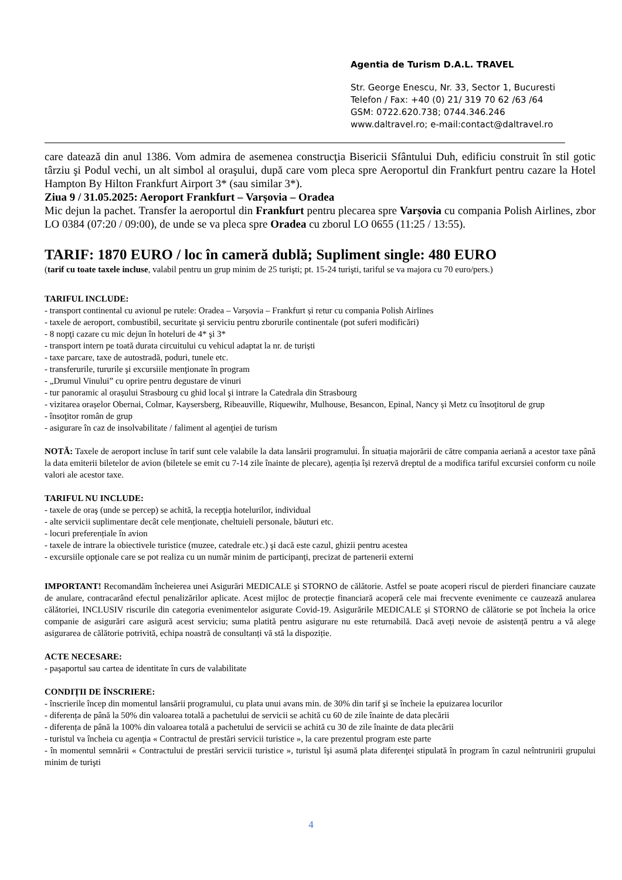Agentia de Turism D.A.L. TRAVEL
Str. George Enescu, Nr. 33, Sector 1, Bucuresti
Telefon / Fax: +40 (0) 21/ 319 70 62 /63 /64
GSM: 0722.620.738; 0744.346.246
www.daltravel.ro; e-mail:contact@daltravel.ro
care datează din anul 1386. Vom admira de asemenea construcţia Bisericii Sfântului Duh, edificiu construit în stil gotic târziu şi Podul vechi, un alt simbol al oraşului, după care vom pleca spre Aeroportul din Frankfurt pentru cazare la Hotel Hampton By Hilton Frankfurt Airport 3* (sau similar 3*).
Ziua 9 / 31.05.2025: Aeroport Frankfurt – Varșovia – Oradea
Mic dejun la pachet. Transfer la aeroportul din Frankfurt pentru plecarea spre Varșovia cu compania Polish Airlines, zbor LO 0384 (07:20 / 09:00), de unde se va pleca spre Oradea cu zborul LO 0655 (11:25 / 13:55).
TARIF: 1870 EURO / loc în cameră dublă; Supliment single: 480 EURO
(tarif cu toate taxele incluse, valabil pentru un grup minim de 25 turişti; pt. 15-24 turişti, tariful se va majora cu 70 euro/pers.)
TARIFUL INCLUDE:
- transport continental cu avionul pe rutele: Oradea – Varșovia – Frankfurt și retur cu compania Polish Airlines
- taxele de aeroport, combustibil, securitate şi serviciu pentru zborurile continentale (pot suferi modificări)
- 8 nopţi cazare cu mic dejun în hoteluri de 4* şi 3*
- transport intern pe toată durata circuitului cu vehicul adaptat la nr. de turiști
- taxe parcare, taxe de autostradă, poduri, tunele etc.
- transferurile, tururile şi excursiile menţionate în program
- „Drumul Vinului” cu oprire pentru degustare de vinuri
- tur panoramic al orașului Strasbourg cu ghid local şi intrare la Catedrala din Strasbourg
- vizitarea orașelor Obernai, Colmar, Kaysersberg, Ribeauville, Riquewihr, Mulhouse, Besancon, Epinal, Nancy și Metz cu însoţitorul de grup
- însoţitor român de grup
- asigurare în caz de insolvabilitate / faliment al agenţiei de turism
NOTĂ: Taxele de aeroport incluse în tarif sunt cele valabile la data lansării programului. În situația majorării de către compania aeriană a acestor taxe până la data emiterii biletelor de avion (biletele se emit cu 7-14 zile înainte de plecare), agenția își rezervă dreptul de a modifica tariful excursiei conform cu noile valori ale acestor taxe.
TARIFUL NU INCLUDE:
- taxele de oraş (unde se percep) se achită, la recepţia hotelurilor, individual
- alte servicii suplimentare decât cele menţionate, cheltuieli personale, băuturi etc.
- locuri preferențiale în avion
- taxele de intrare la obiectivele turistice (muzee, catedrale etc.) şi dacă este cazul, ghizii pentru acestea
- excursiile opţionale care se pot realiza cu un număr minim de participanţi, precizat de partenerii externi
IMPORTANT! Recomandăm încheierea unei Asigurări MEDICALE și STORNO de călătorie. Astfel se poate acoperi riscul de pierderi financiare cauzate de anulare, contracarând efectul penalizărilor aplicate. Acest mijloc de protecție financiară acoperă cele mai frecvente evenimente ce cauzează anularea călătoriei, INCLUSIV riscurile din categoria evenimentelor asigurate Covid-19. Asigurările MEDICALE și STORNO de călătorie se pot încheia la orice companie de asigurări care asigură acest serviciu; suma platită pentru asigurare nu este returnabilă. Dacă aveți nevoie de asistență pentru a vă alege asigurarea de călătorie potrivită, echipa noastră de consultanți vă stă la dispoziție.
ACTE NECESARE:
- paşaportul sau cartea de identitate în curs de valabilitate
CONDIȚII DE ÎNSCRIERE:
- înscrierile încep din momentul lansării programului, cu plata unui avans min. de 30% din tarif şi se încheie la epuizarea locurilor
- diferența de până la 50% din valoarea totală a pachetului de servicii se achită cu 60 de zile înainte de data plecării
- diferența de până la 100% din valoarea totală a pachetului de servicii se achită cu 30 de zile înainte de data plecării
- turistul va încheia cu agenţia « Contractul de prestări servicii turistice », la care prezentul program este parte
- în momentul semnării « Contractului de prestări servicii turistice », turistul îşi asumă plata diferenţei stipulată în program în cazul neîntrunirii grupului minim de turişti
4